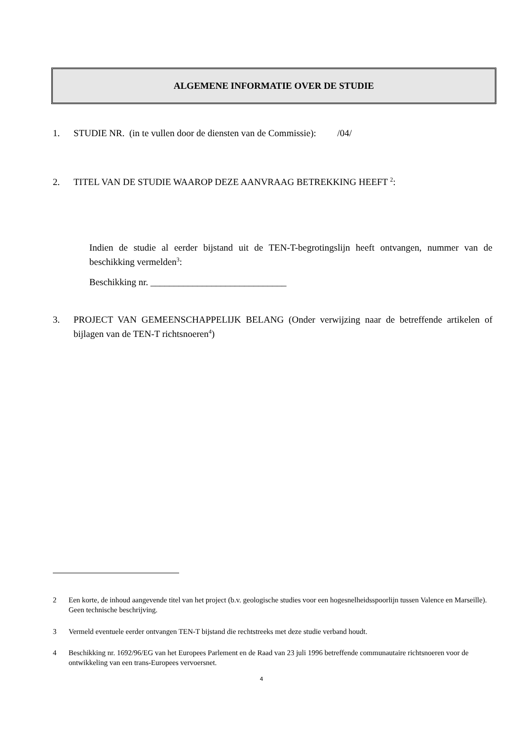ALGEMENE INFORMATIE OVER DE STUDIE
1. STUDIE NR. (in te vullen door de diensten van de Commissie): /04/
2. TITEL VAN DE STUDIE WAAROP DEZE AANVRAAG BETREKKING HEEFT <sup>2</sup>:
Indien de studie al eerder bijstand uit de TEN-T-begrotingslijn heeft ontvangen, nummer van de beschikking vermelden<sup>3</sup>:
Beschikking nr. _____________________________
3. PROJECT VAN GEMEENSCHAPPELIJK BELANG (Onder verwijzing naar de betreffende artikelen of bijlagen van de TEN-T richtsnoeren<sup>4</sup>)
2 Een korte, de inhoud aangevende titel van het project (b.v. geologische studies voor een hogesnelheidsspoorlijn tussen Valence en Marseille). Geen technische beschrijving.
3 Vermeld eventuele eerder ontvangen TEN-T bijstand die rechtstreeks met deze studie verband houdt.
4 Beschikking nr. 1692/96/EG van het Europees Parlement en de Raad van 23 juli 1996 betreffende communautaire richtsnoeren voor de ontwikkeling van een trans-Europees vervoersnet.
4